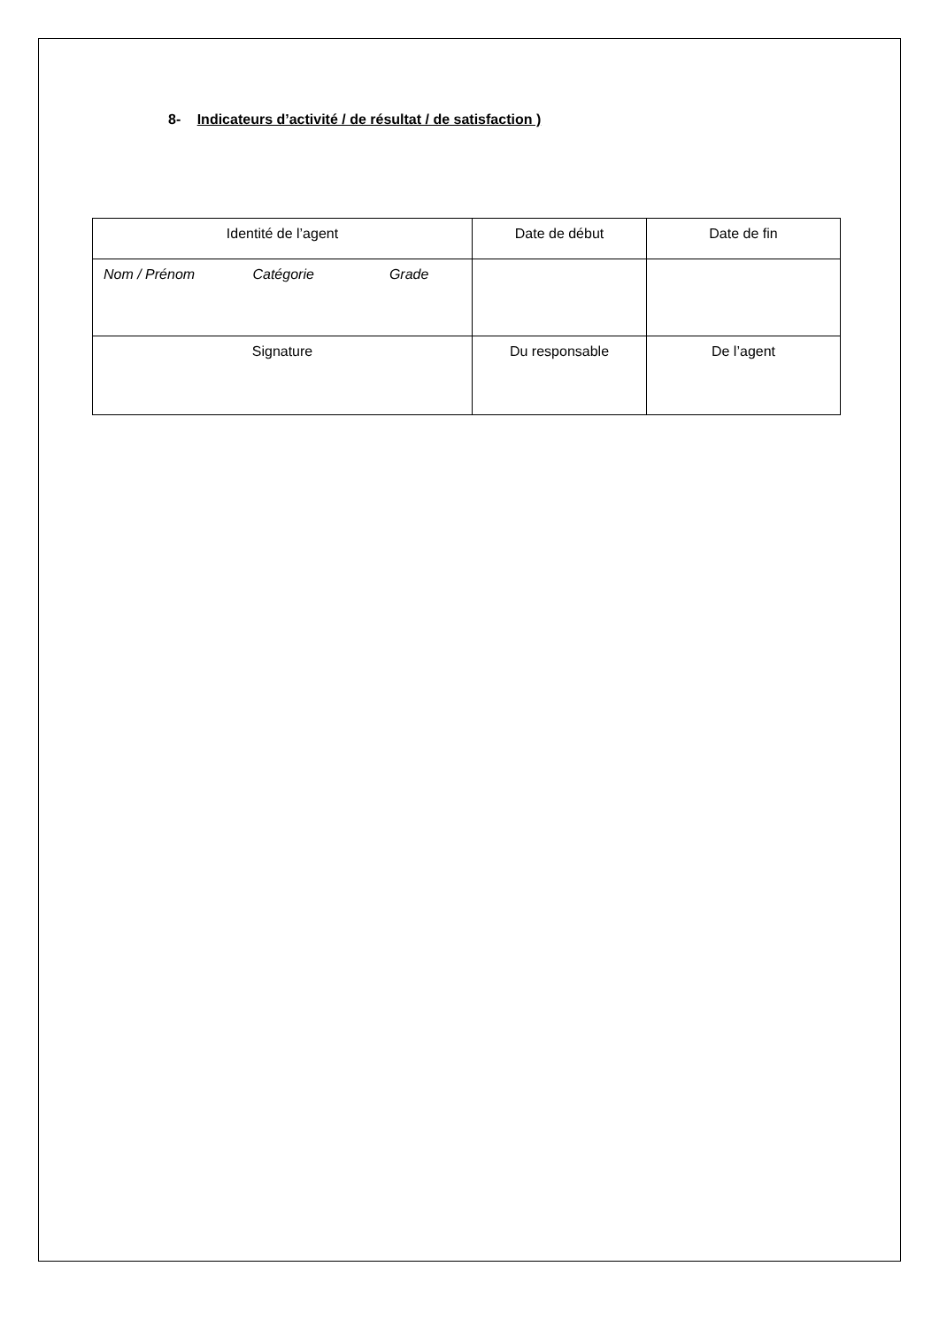8- Indicateurs d’activité / de résultat / de satisfaction )
| Identité de l’agent | Date de début | Date de fin |
| Nom / Prénom Catégorie Grade | | |
| Signature | Du responsable | De l’agent |